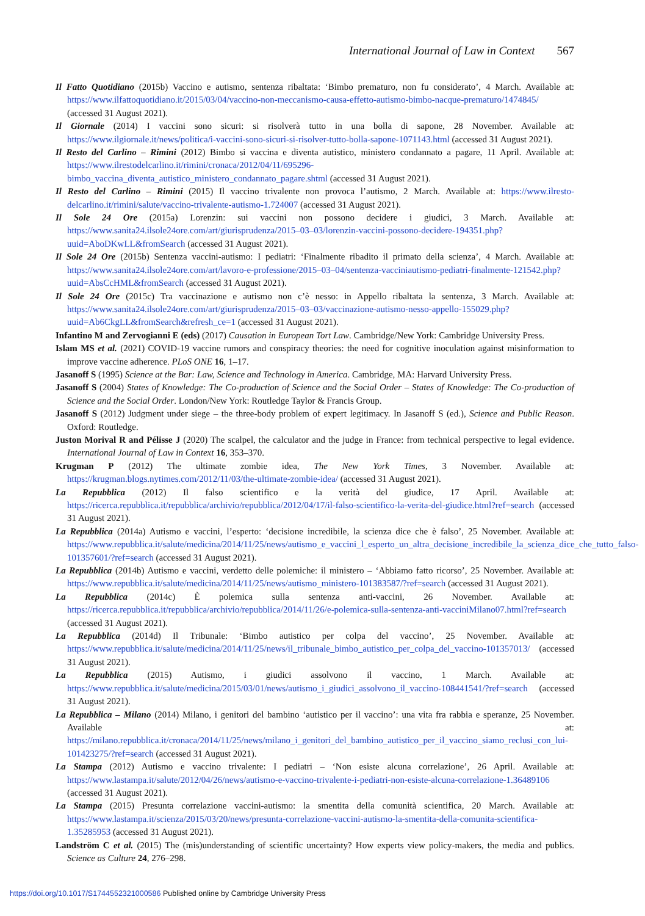International Journal of Law in Context 567
Il Fatto Quotidiano (2015b) Vaccino e autismo, sentenza ribaltata: ‘Bimbo prematuro, non fu considerato’, 4 March. Available at: https://www.ilfattoquotidiano.it/2015/03/04/vaccino-non-meccanismo-causa-effetto-autismo-bimbo-nacque-prematuro/1474845/ (accessed 31 August 2021).
Il Giornale (2014) I vaccini sono sicuri: si risolverà tutto in una bolla di sapone, 28 November. Available at: https://www.ilgiornale.it/news/politica/i-vaccini-sono-sicuri-si-risolver-tutto-bolla-sapone-1071143.html (accessed 31 August 2021).
Il Resto del Carlino – Rimini (2012) Bimbo si vaccina e diventa autistico, ministero condannato a pagare, 11 April. Available at: https://www.ilrestodelcarlino.it/rimini/cronaca/2012/04/11/695296-bimbo_vaccina_diventa_autistico_ministero_condannato_pagare.shtml (accessed 31 August 2021).
Il Resto del Carlino – Rimini (2015) Il vaccino trivalente non provoca l’autismo, 2 March. Available at: https://www.ilresto-delcarlino.it/rimini/salute/vaccino-trivalente-autismo-1.724007 (accessed 31 August 2021).
Il Sole 24 Ore (2015a) Lorenzin: sui vaccini non possono decidere i giudici, 3 March. Available at: https://www.sanita24.ilsole24ore.com/art/giurisprudenza/2015–03–03/lorenzin-vaccini-possono-decidere-194351.php?uuid=AboDKwLL&fromSearch (accessed 31 August 2021).
Il Sole 24 Ore (2015b) Sentenza vaccini-autismo: I pediatri: ‘Finalmente ribadito il primato della scienza’, 4 March. Available at: https://www.sanita24.ilsole24ore.com/art/lavoro-e-professione/2015–03–04/sentenza-vacciniautismo-pediatri-finalmente-121542.php?uuid=AbsCcHML&fromSearch (accessed 31 August 2021).
Il Sole 24 Ore (2015c) Tra vaccinazione e autismo non c’è nesso: in Appello ribaltata la sentenza, 3 March. Available at: https://www.sanita24.ilsole24ore.com/art/giurisprudenza/2015–03–03/vaccinazione-autismo-nesso-appello-155029.php?uuid=Ab6CkgLL&fromSearch&refresh_ce=1 (accessed 31 August 2021).
Infantino M and Zervogianni E (eds) (2017) Causation in European Tort Law. Cambridge/New York: Cambridge University Press.
Islam MS et al. (2021) COVID-19 vaccine rumors and conspiracy theories: the need for cognitive inoculation against misinformation to improve vaccine adherence. PLoS ONE 16, 1–17.
Jasanoff S (1995) Science at the Bar: Law, Science and Technology in America. Cambridge, MA: Harvard University Press.
Jasanoff S (2004) States of Knowledge: The Co-production of Science and the Social Order – States of Knowledge: The Co-production of Science and the Social Order. London/New York: Routledge Taylor & Francis Group.
Jasanoff S (2012) Judgment under siege – the three-body problem of expert legitimacy. In Jasanoff S (ed.), Science and Public Reason. Oxford: Routledge.
Juston Morival R and Pélisse J (2020) The scalpel, the calculator and the judge in France: from technical perspective to legal evidence. International Journal of Law in Context 16, 353–370.
Krugman P (2012) The ultimate zombie idea, The New York Times, 3 November. Available at: https://krugman.blogs.nytimes.com/2012/11/03/the-ultimate-zombie-idea/ (accessed 31 August 2021).
La Repubblica (2012) Il falso scientifico e la verità del giudice, 17 April. Available at: https://ricerca.repubblica.it/repubblica/archivio/repubblica/2012/04/17/il-falso-scientifico-la-verita-del-giudice.html?ref=search (accessed 31 August 2021).
La Repubblica (2014a) Autismo e vaccini, l’esperto: ‘decisione incredibile, la scienza dice che è falso’, 25 November. Available at: https://www.repubblica.it/salute/medicina/2014/11/25/news/autismo_e_vaccini_l_esperto_un_altra_decisione_incredibile_la_scienza_dice_che_tutto_falso-101357601/?ref=search (accessed 31 August 2021).
La Repubblica (2014b) Autismo e vaccini, verdetto delle polemiche: il ministero – ‘Abbiamo fatto ricorso’, 25 November. Available at: https://www.repubblica.it/salute/medicina/2014/11/25/news/autismo_ministero-101383587/?ref=search (accessed 31 August 2021).
La Repubblica (2014c) È polemica sulla sentenza anti-vaccini, 26 November. Available at: https://ricerca.repubblica.it/repubblica/archivio/repubblica/2014/11/26/e-polemica-sulla-sentenza-anti-vacciniMilano07.html?ref=search (accessed 31 August 2021).
La Repubblica (2014d) Il Tribunale: ‘Bimbo autistico per colpa del vaccino’, 25 November. Available at: https://www.repubblica.it/salute/medicina/2014/11/25/news/il_tribunale_bimbo_autistico_per_colpa_del_vaccino-101357013/ (accessed 31 August 2021).
La Repubblica (2015) Autismo, i giudici assolvono il vaccino, 1 March. Available at: https://www.repubblica.it/salute/medicina/2015/03/01/news/autismo_i_giudici_assolvono_il_vaccino-108441541/?ref=search (accessed 31 August 2021).
La Repubblica – Milano (2014) Milano, i genitori del bambino ‘autistico per il vaccino’: una vita fra rabbia e speranze, 25 November. Available at: https://milano.repubblica.it/cronaca/2014/11/25/news/milano_i_genitori_del_bambino_autistico_per_il_vaccino_siamo_reclusi_con_lui-101423275/?ref=search (accessed 31 August 2021).
La Stampa (2012) Autismo e vaccino trivalente: I pediatri – ‘Non esiste alcuna correlazione’, 26 April. Available at: https://www.lastampa.it/salute/2012/04/26/news/autismo-e-vaccino-trivalente-i-pediatri-non-esiste-alcuna-correlazione-1.36489106 (accessed 31 August 2021).
La Stampa (2015) Presunta correlazione vaccini-autismo: la smentita della comunità scientifica, 20 March. Available at: https://www.lastampa.it/scienza/2015/03/20/news/presunta-correlazione-vaccini-autismo-la-smentita-della-comunita-scientifica-1.35285953 (accessed 31 August 2021).
Landström C et al. (2015) The (mis)understanding of scientific uncertainty? How experts view policy-makers, the media and publics. Science as Culture 24, 276–298.
https://doi.org/10.1017/S1744552321000586 Published online by Cambridge University Press